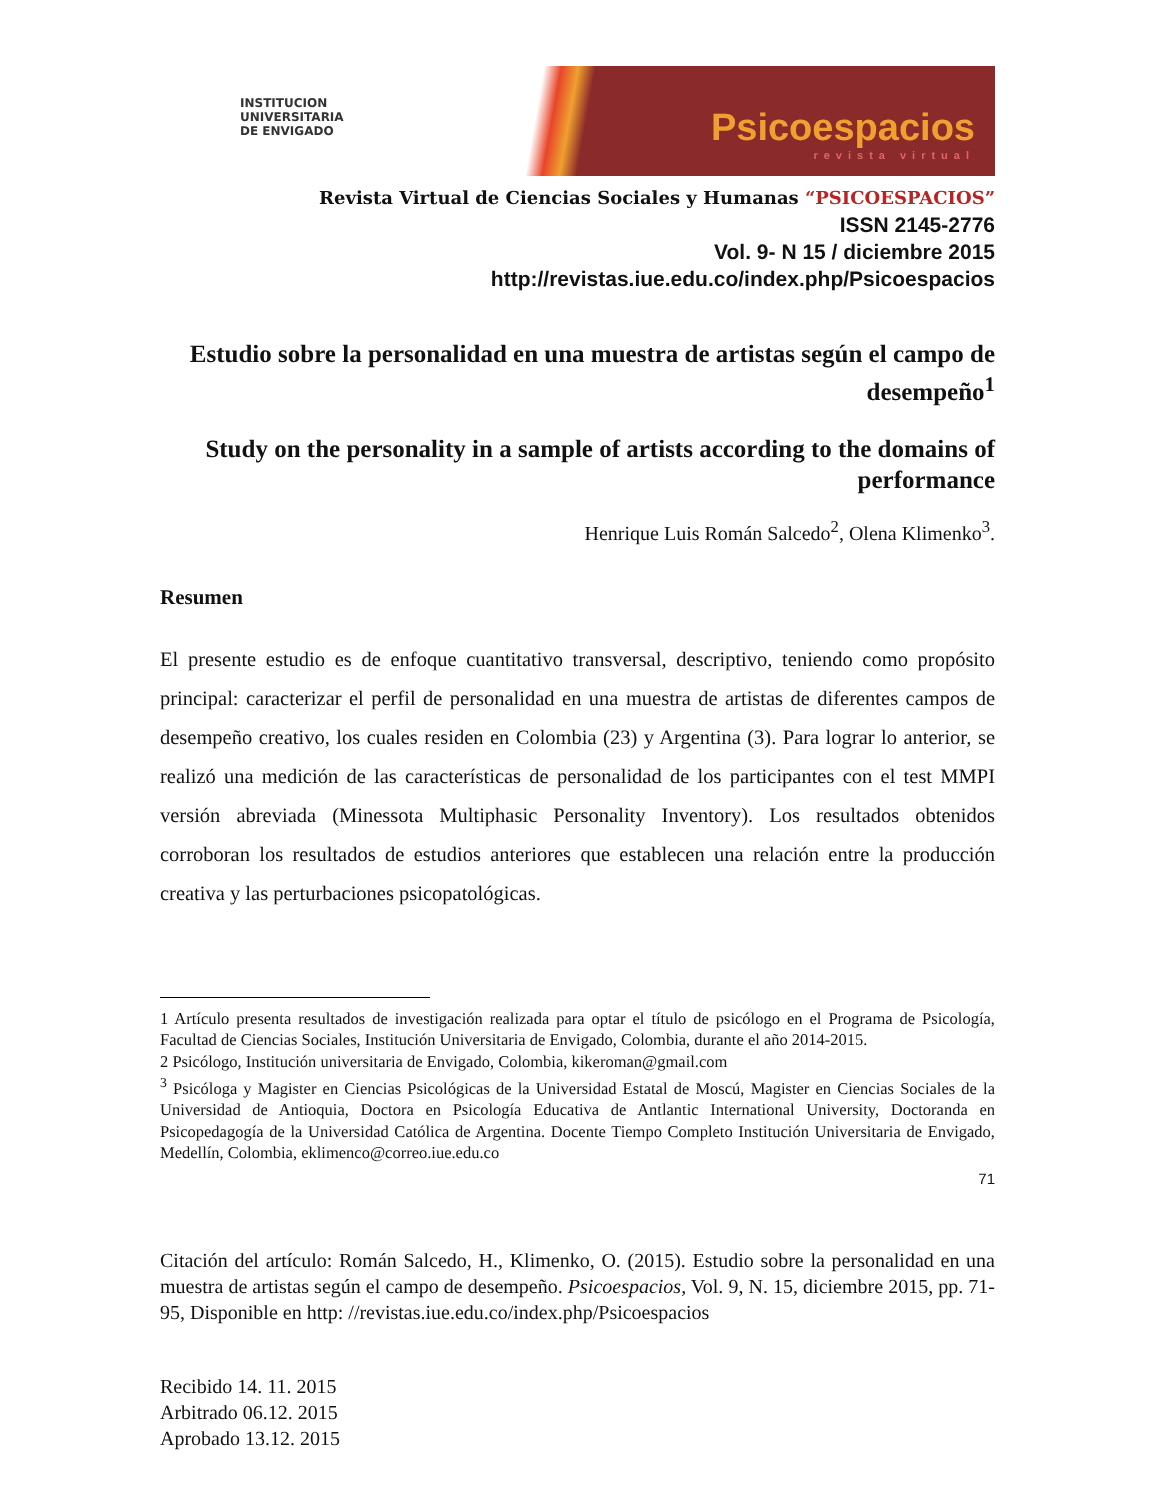INSTITUCION
UNIVERSITARIA
DE ENVIGADO
Psicoespacios
revista virtual
Revista Virtual de Ciencias Sociales y Humanas “PSICOESPACIOS”
ISSN 2145-2776
Vol. 9- N 15 / diciembre 2015
http://revistas.iue.edu.co/index.php/Psicoespacios
Estudio sobre la personalidad en una muestra de artistas según el campo de desempeño<sup>1</sup>
Study on the personality in a sample of artists according to the domains of performance
Henrique Luis Román Salcedo<sup>2</sup>, Olena Klimenko<sup>3</sup>.
Resumen
El presente estudio es de enfoque cuantitativo transversal, descriptivo, teniendo como propósito principal: caracterizar el perfil de personalidad en una muestra de artistas de diferentes campos de desempeño creativo, los cuales residen en Colombia (23) y Argentina (3). Para lograr lo anterior, se realizó una medición de las características de personalidad de los participantes con el test MMPI versión abreviada (Minessota Multiphasic Personality Inventory). Los resultados obtenidos corroboran los resultados de estudios anteriores que establecen una relación entre la producción creativa y las perturbaciones psicopatológicas.
1 Artículo presenta resultados de investigación realizada para optar el título de psicólogo en el Programa de Psicología, Facultad de Ciencias Sociales, Institución Universitaria de Envigado, Colombia, durante el año 2014-2015.
2 Psicólogo, Institución universitaria de Envigado, Colombia, kikeroman@gmail.com
<sup>3</sup> Psicóloga y Magister en Ciencias Psicológicas de la Universidad Estatal de Moscú, Magister en Ciencias Sociales de la Universidad de Antioquia, Doctora en Psicología Educativa de Antlantic International University, Doctoranda en Psicopedagogía de la Universidad Católica de Argentina. Docente Tiempo Completo Institución Universitaria de Envigado, Medellín, Colombia, eklimenco@correo.iue.edu.co
71
Citación del artículo: Román Salcedo, H., Klimenko, O. (2015). Estudio sobre la personalidad en una muestra de artistas según el campo de desempeño. Psicoespacios, Vol. 9, N. 15, diciembre 2015, pp. 71-95, Disponible en http: //revistas.iue.edu.co/index.php/Psicoespacios
Recibido 14. 11. 2015
Arbitrado 06.12. 2015
Aprobado 13.12. 2015